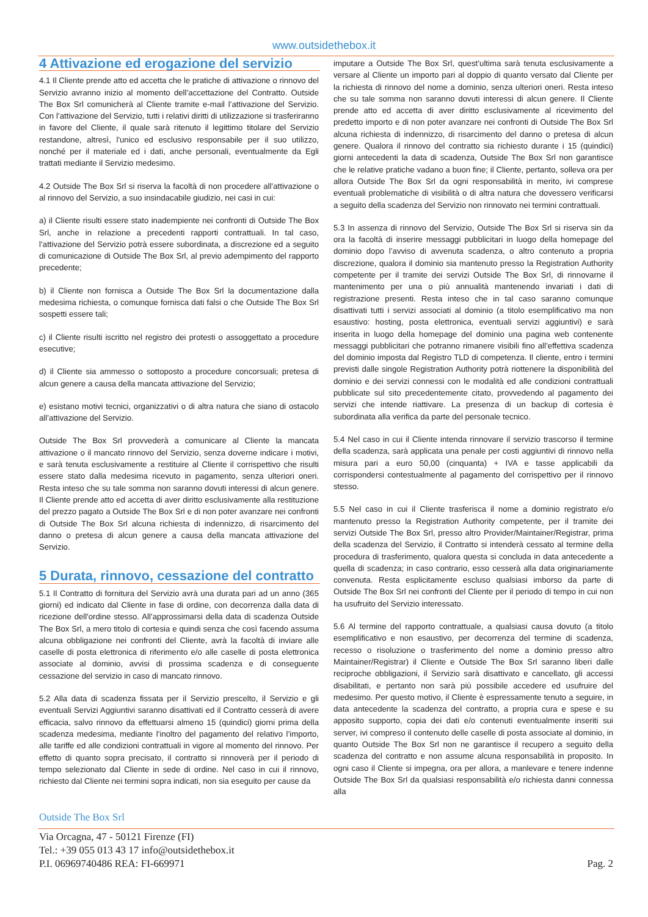www.outsidethebox.it
4 Attivazione ed erogazione del servizio
4.1 Il Cliente prende atto ed accetta che le pratiche di attivazione o rinnovo del Servizio avranno inizio al momento dell’accettazione del Contratto. Outside The Box Srl comunicherà al Cliente tramite e-mail l’attivazione del Servizio. Con l’attivazione del Servizio, tutti i relativi diritti di utilizzazione si trasferiranno in favore del Cliente, il quale sarà ritenuto il legittimo titolare del Servizio restandone, altresì, l'unico ed esclusivo responsabile per il suo utilizzo, nonché per il materiale ed i dati, anche personali, eventualmente da Egli trattati mediante il Servizio medesimo.
4.2 Outside The Box Srl si riserva la facoltà di non procedere all’attivazione o al rinnovo del Servizio, a suo insindacabile giudizio, nei casi in cui:
a) il Cliente risulti essere stato inadempiente nei confronti di Outside The Box Srl, anche in relazione a precedenti rapporti contrattuali. In tal caso, l’attivazione del Servizio potrà essere subordinata, a discrezione ed a seguito di comunicazione di Outside The Box Srl, al previo adempimento del rapporto precedente;
b) il Cliente non fornisca a Outside The Box Srl la documentazione dalla medesima richiesta, o comunque fornisca dati falsi o che Outside The Box Srl sospetti essere tali;
c) il Cliente risulti iscritto nel registro dei protesti o assoggettato a procedure esecutive;
d) il Cliente sia ammesso o sottoposto a procedure concorsuali; pretesa di alcun genere a causa della mancata attivazione del Servizio;
e) esistano motivi tecnici, organizzativi o di altra natura che siano di ostacolo all’attivazione del Servizio.
Outside The Box Srl provvederà a comunicare al Cliente la mancata attivazione o il mancato rinnovo del Servizio, senza doverne indicare i motivi, e sarà tenuta esclusivamente a restituire al Cliente il corrispettivo che risulti essere stato dalla medesima ricevuto in pagamento, senza ulteriori oneri. Resta inteso che su tale somma non saranno dovuti interessi di alcun genere. Il Cliente prende atto ed accetta di aver diritto esclusivamente alla restituzione del prezzo pagato a Outside The Box Srl e di non poter avanzare nei confronti di Outside The Box Srl alcuna richiesta di indennizzo, di risarcimento del danno o pretesa di alcun genere a causa della mancata attivazione del Servizio.
5 Durata, rinnovo, cessazione del contratto
5.1 Il Contratto di fornitura del Servizio avrà una durata pari ad un anno (365 giorni) ed indicato dal Cliente in fase di ordine, con decorrenza dalla data di ricezione dell'ordine stesso. All’approssimarsi della data di scadenza Outside The Box Srl, a mero titolo di cortesia e quindi senza che così facendo assuma alcuna obbligazione nei confronti del Cliente, avrà la facoltà di inviare alle caselle di posta elettronica di riferimento e/o alle caselle di posta elettronica associate al dominio, avvisi di prossima scadenza e di conseguente cessazione del servizio in caso di mancato rinnovo.
5.2 Alla data di scadenza fissata per il Servizio prescelto, il Servizio e gli eventuali Servizi Aggiuntivi saranno disattivati ed il Contratto cesserà di avere efficacia, salvo rinnovo da effettuarsi almeno 15 (quindici) giorni prima della scadenza medesima, mediante l’inoltro del pagamento del relativo l’importo, alle tariffe ed alle condizioni contrattuali in vigore al momento del rinnovo. Per effetto di quanto sopra precisato, il contratto si rinnoverà per il periodo di tempo selezionato dal Cliente in sede di ordine. Nel caso in cui il rinnovo, richiesto dal Cliente nei termini sopra indicati, non sia eseguito per cause da
imputare a Outside The Box Srl, quest’ultima sarà tenuta esclusivamente a versare al Cliente un importo pari al doppio di quanto versato dal Cliente per la richiesta di rinnovo del nome a dominio, senza ulteriori oneri. Resta inteso che su tale somma non saranno dovuti interessi di alcun genere. Il Cliente prende atto ed accetta di aver diritto esclusivamente al ricevimento del predetto importo e di non poter avanzare nei confronti di Outside The Box Srl alcuna richiesta di indennizzo, di risarcimento del danno o pretesa di alcun genere. Qualora il rinnovo del contratto sia richiesto durante i 15 (quindici) giorni antecedenti la data di scadenza, Outside The Box Srl non garantisce che le relative pratiche vadano a buon fine; il Cliente, pertanto, solleva ora per allora Outside The Box Srl da ogni responsabilità in merito, ivi comprese eventuali problematiche di visibilità o di altra natura che dovessero verificarsi a seguito della scadenza del Servizio non rinnovato nei termini contrattuali.
5.3 In assenza di rinnovo del Servizio, Outside The Box Srl si riserva sin da ora la facoltà di inserire messaggi pubblicitari in luogo della homepage del dominio dopo l’avviso di avvenuta scadenza, o altro contenuto a propria discrezione, qualora il dominio sia mantenuto presso la Registration Authority competente per il tramite dei servizi Outside The Box Srl, di rinnovarne il mantenimento per una o più annualità mantenendo invariati i dati di registrazione presenti. Resta inteso che in tal caso saranno comunque disattivati tutti i servizi associati al dominio (a titolo esemplificativo ma non esaustivo: hosting, posta elettronica, eventuali servizi aggiuntivi) e sarà inserita in luogo della homepage del dominio una pagina web contenente messaggi pubblicitari che potranno rimanere visibili fino all’effettiva scadenza del dominio imposta dal Registro TLD di competenza. Il cliente, entro i termini previsti dalle singole Registration Authority potrà riottenere la disponibilità del dominio e dei servizi connessi con le modalità ed alle condizioni contrattuali pubblicate sul sito precedentemente citato, provvedendo al pagamento dei servizi che intende riattivare. La presenza di un backup di cortesia è subordinata alla verifica da parte del personale tecnico.
5.4 Nel caso in cui il Cliente intenda rinnovare il servizio trascorso il termine della scadenza, sarà applicata una penale per costi aggiuntivi di rinnovo nella misura pari a euro 50,00 (cinquanta) + IVA e tasse applicabili da corrispondersi contestualmente al pagamento del corrispettivo per il rinnovo stesso.
5.5 Nel caso in cui il Cliente trasferisca il nome a dominio registrato e/o mantenuto presso la Registration Authority competente, per il tramite dei servizi Outside The Box Srl, presso altro Provider/Maintainer/Registrar, prima della scadenza del Servizio, il Contratto si intenderà cessato al termine della procedura di trasferimento, qualora questa si concluda in data antecedente a quella di scadenza; in caso contrario, esso cesserà alla data originariamente convenuta. Resta esplicitamente escluso qualsiasi imborso da parte di Outside The Box Srl nei confronti del Cliente per il periodo di tempo in cui non ha usufruito del Servizio interessato.
5.6 Al termine del rapporto contrattuale, a qualsiasi causa dovuto (a titolo esemplificativo e non esaustivo, per decorrenza del termine di scadenza, recesso o risoluzione o trasferimento del nome a dominio presso altro Maintainer/Registrar) il Cliente e Outside The Box Srl saranno liberi dalle reciproche obbligazioni, il Servizio sarà disattivato e cancellato, gli accessi disabilitati, e pertanto non sarà più possibile accedere ed usufruire del medesimo. Per questo motivo, il Cliente è espressamente tenuto a seguire, in data antecedente la scadenza del contratto, a propria cura e spese e su apposito supporto, copia dei dati e/o contenuti eventualmente inseriti sui server, ivi compreso il contenuto delle caselle di posta associate al dominio, in quanto Outside The Box Srl non ne garantisce il recupero a seguito della scadenza del contratto e non assume alcuna responsabilità in proposito. In ogni caso il Cliente si impegna, ora per allora, a manlevare e tenere indenne Outside The Box Srl da qualsiasi responsabilità e/o richiesta danni connessa alla
Outside The Box Srl
Via Orcagna, 47 - 50121 Firenze (FI)
Tel.: +39 055 013 43 17 info@outsidethebox.it
P.I. 06969740486 REA: FI-669971
Pag. 2